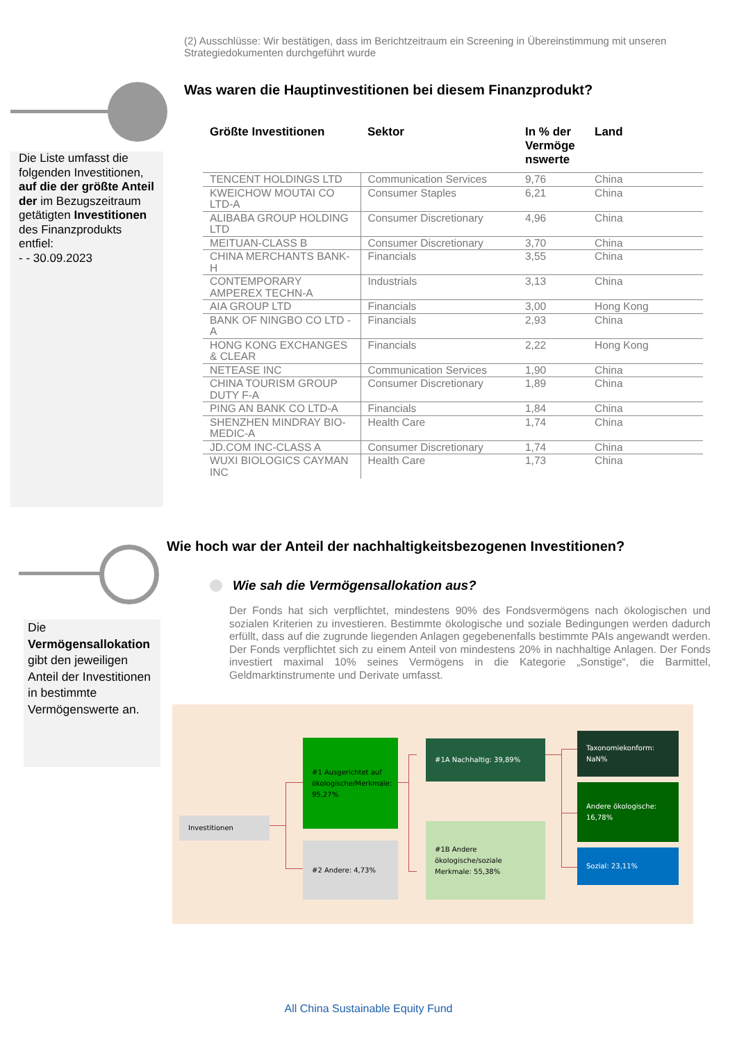(2) Ausschlüsse: Wir bestätigen, dass im Berichtzeitraum ein Screening in Übereinstimmung mit unseren Strategiedokumenten durchgeführt wurde
Was waren die Hauptinvestitionen bei diesem Finanzprodukt?
Die Liste umfasst die folgenden Investitionen, auf die der größte Anteil der im Bezugszeitraum getätigten Investitionen des Finanzprodukts entfiel:
- - 30.09.2023
| Größte Investitionen | Sektor | In % der Vermöge nswerte | Land |
| --- | --- | --- | --- |
| TENCENT HOLDINGS LTD | Communication Services | 9,76 | China |
| KWEICHOW MOUTAI CO LTD-A | Consumer Staples | 6,21 | China |
| ALIBABA GROUP HOLDING LTD | Consumer Discretionary | 4,96 | China |
| MEITUAN-CLASS B | Consumer Discretionary | 3,70 | China |
| CHINA MERCHANTS BANK-H | Financials | 3,55 | China |
| CONTEMPORARY AMPEREX TECHN-A | Industrials | 3,13 | China |
| AIA GROUP LTD | Financials | 3,00 | Hong Kong |
| BANK OF NINGBO CO LTD -A | Financials | 2,93 | China |
| HONG KONG EXCHANGES & CLEAR | Financials | 2,22 | Hong Kong |
| NETEASE INC | Communication Services | 1,90 | China |
| CHINA TOURISM GROUP DUTY F-A | Consumer Discretionary | 1,89 | China |
| PING AN BANK CO LTD-A | Financials | 1,84 | China |
| SHENZHEN MINDRAY BIO-MEDIC-A | Health Care | 1,74 | China |
| JD.COM INC-CLASS A | Consumer Discretionary | 1,74 | China |
| WUXI BIOLOGICS CAYMAN INC | Health Care | 1,73 | China |
Wie hoch war der Anteil der nachhaltigkeitsbezogenen Investitionen?
Wie sah die Vermögensallokation aus?
Der Fonds hat sich verpflichtet, mindestens 90% des Fondsvermögens nach ökologischen und sozialen Kriterien zu investieren. Bestimmte ökologische und soziale Bedingungen werden dadurch erfüllt, dass auf die zugrunde liegenden Anlagen gegebenenfalls bestimmte PAIs angewandt werden. Der Fonds verpflichtet sich zu einem Anteil von mindestens 20% in nachhaltige Anlagen. Der Fonds investiert maximal 10% seines Vermögens in die Kategorie „Sonstige“, die Barmittel, Geldmarktinstrumente und Derivate umfasst.
Die Vermögensallokation gibt den jeweiligen Anteil der Investitionen in bestimmte Vermögenswerte an.
Investitionen
#1 Ausgerichtet auf ökologische/Merkmale: 95,27%
#2 Andere: 4,73%
#1A Nachhaltig: 39,89%
#1B Andere ökologische/soziale Merkmale: 55,38%
Taxonomiekonform: NaN%
Andere ökologische: 16,78%
Sozial: 23,11%
All China Sustainable Equity Fund